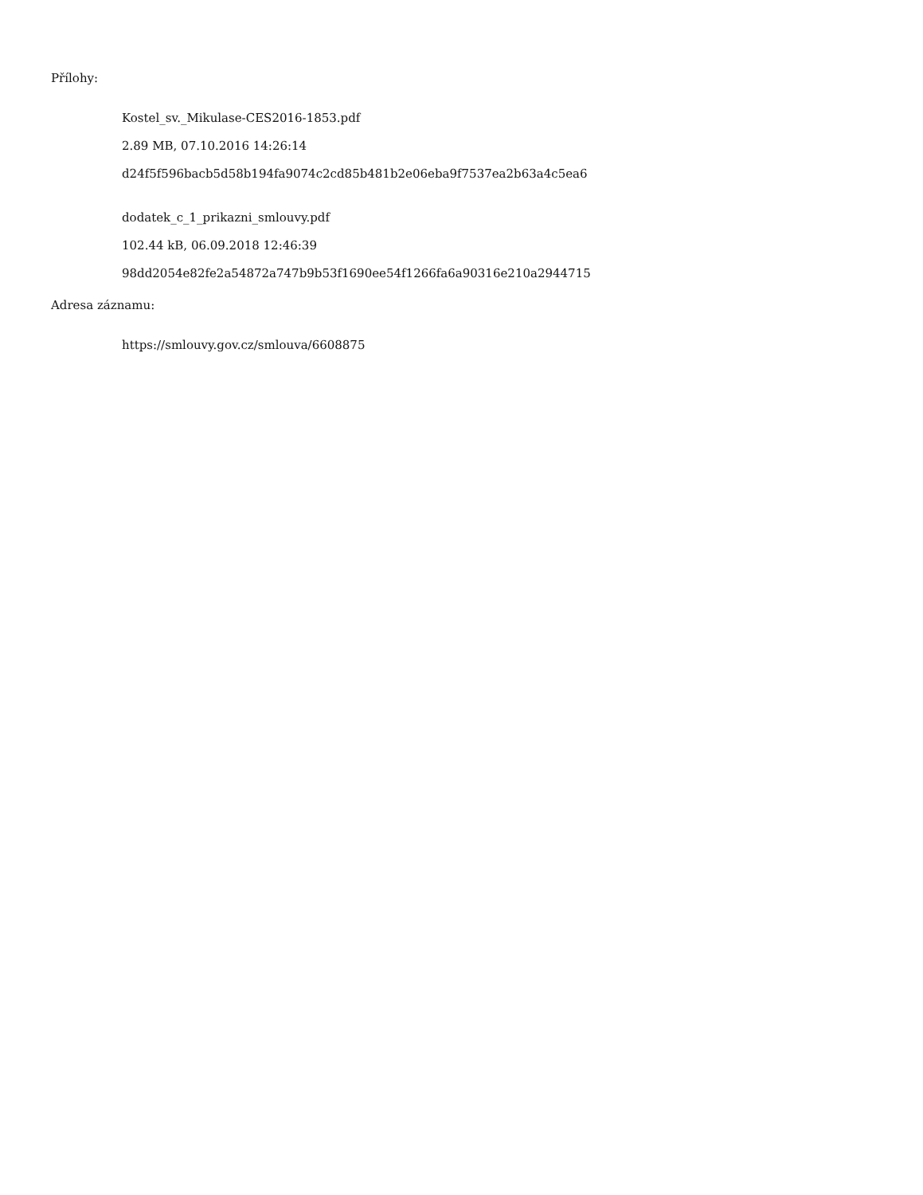Přílohy:
Kostel_sv._Mikulase-CES2016-1853.pdf
2.89 MB, 07.10.2016 14:26:14
d24f5f596bacb5d58b194fa9074c2cd85b481b2e06eba9f7537ea2b63a4c5ea6
dodatek_c_1_prikazni_smlouvy.pdf
102.44 kB, 06.09.2018 12:46:39
98dd2054e82fe2a54872a747b9b53f1690ee54f1266fa6a90316e210a2944715
Adresa záznamu:
https://smlouvy.gov.cz/smlouva/6608875